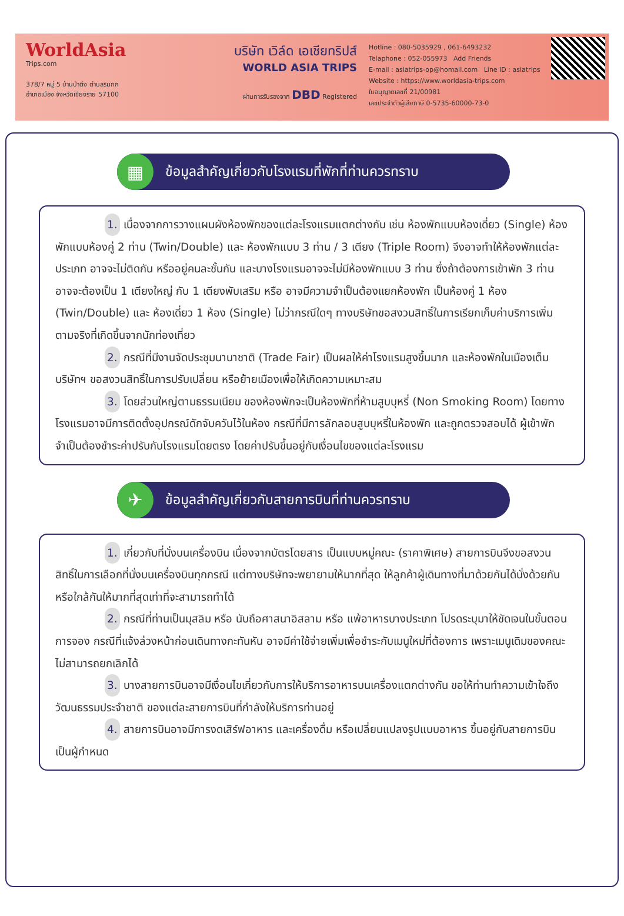WorldAsia
Trips.com
378/7 หมู่ 5 บ้านป่าตึง ตำบลริมกก
อำเภอเมือง จังหวัดเชียงราย 57100
บริษัท เวิล์ด เอเชียทริปส์
WORLD ASIA TRIPS
ผ่านการรับรองจาก DBD Registered
Hotline : 080-5035929 , 061-6493232
Telaphone : 052-055973 Add Friends
E-mail : asiatrips-op@homail.com Line ID : asiatrips
Website : https://www.worldasia-trips.com
ใบอนุญาตเลขที่ 21/00981
เลขประจำตัวผู้เสียภาษี 0-5735-60000-73-0
▦
ข้อมูลสำคัญเกี่ยวกับโรงแรมที่พักที่ท่านควรทราบ
1. เนื่องจากการวางแผนผังห้องพักของแต่ละโรงแรมแตกต่างกัน เช่น ห้องพักแบบห้องเดี่ยว (Single) ห้องพักแบบห้องคู่ 2 ท่าน (Twin/Double) และ ห้องพักแบบ 3 ท่าน / 3 เตียง (Triple Room) จึงอาจทำให้ห้องพักแต่ละประเภท อาจจะไม่ติดกัน หรืออยู่คนละชั้นกัน และบางโรงแรมอาจจะไม่มีห้องพักแบบ 3 ท่าน ซึ่งถ้าต้องการเข้าพัก 3 ท่าน อาจจะต้องเป็น 1 เตียงใหญ่ กับ 1 เตียงพับเสริม หรือ อาจมีความจำเป็นต้องแยกห้องพัก เป็นห้องคู่ 1 ห้อง (Twin/Double) และ ห้องเดี่ยว 1 ห้อง (Single) ไม่ว่ากรณีใดๆ ทางบริษัทขอสงวนสิทธิ์ในการเรียกเก็บค่าบริการเพิ่มตามจริงที่เกิดขึ้นจากนักท่องเที่ยว
2. กรณีที่มีงานจัดประชุมนานาชาติ (Trade Fair) เป็นผลให้ค่าโรงแรมสูงขึ้นมาก และห้องพักในเมืองเต็ม บริษัทฯ ขอสงวนสิทธิ์ในการปรับเปลี่ยน หรือย้ายเมืองเพื่อให้เกิดความเหมาะสม
3. โดยส่วนใหญ่ตามธรรมเนียม ของห้องพักจะเป็นห้องพักที่ห้ามสูบบุหรี่ (Non Smoking Room) โดยทางโรงแรมอาจมีการติดตั้งอุปกรณ์ดักจับควันไว้ในห้อง กรณีที่มีการลักลอบสูบบุหรี่ในห้องพัก และถูกตรวจสอบได้ ผู้เข้าพักจำเป็นต้องชำระค่าปรับกับโรงแรมโดยตรง โดยค่าปรับขึ้นอยู่กับเงื่อนไขของแต่ละโรงแรม
✈
ข้อมูลสำคัญเกี่ยวกับสายการบินที่ท่านควรทราบ
1. เกี่ยวกับที่นั่งบนเครื่องบิน เนื่องจากบัตรโดยสาร เป็นแบบหมู่คณะ (ราคาพิเศษ) สายการบินจึงขอสงวนสิทธิ์ในการเลือกที่นั่งบนเครื่องบินทุกกรณี แต่ทางบริษัทจะพยายามให้มากที่สุด ให้ลูกค้าผู้เดินทางที่มาด้วยกันได้นั่งด้วยกัน หรือใกล้กันให้มากที่สุดเท่าที่จะสามารถทำได้
2. กรณีที่ท่านเป็นมุสลิม หรือ นับถือศาสนาอิสลาม หรือ แพ้อาหารบางประเภท โปรดระบุมาให้ชัดเจนในขั้นตอนการจอง กรณีที่แจ้งล่วงหน้าก่อนเดินทางกะทันหัน อาจมีค่าใช้จ่ายเพิ่มเพื่อชำระกับเมนูใหม่ที่ต้องการ เพราะเมนูเดิมของคณะ ไม่สามารถยกเลิกได้
3. บางสายการบินอาจมีเงื่อนไขเกี่ยวกับการให้บริการอาหารบนเครื่องแตกต่างกัน ขอให้ท่านทำความเข้าใจถึงวัฒนธรรมประจำชาติ ของแต่ละสายการบินที่กำลังให้บริการท่านอยู่
4. สายการบินอาจมีการงดเสิร์ฟอาหาร และเครื่องดื่ม หรือเปลี่ยนแปลงรูปแบบอาหาร ขึ้นอยู่กับสายการบินเป็นผู้กำหนด